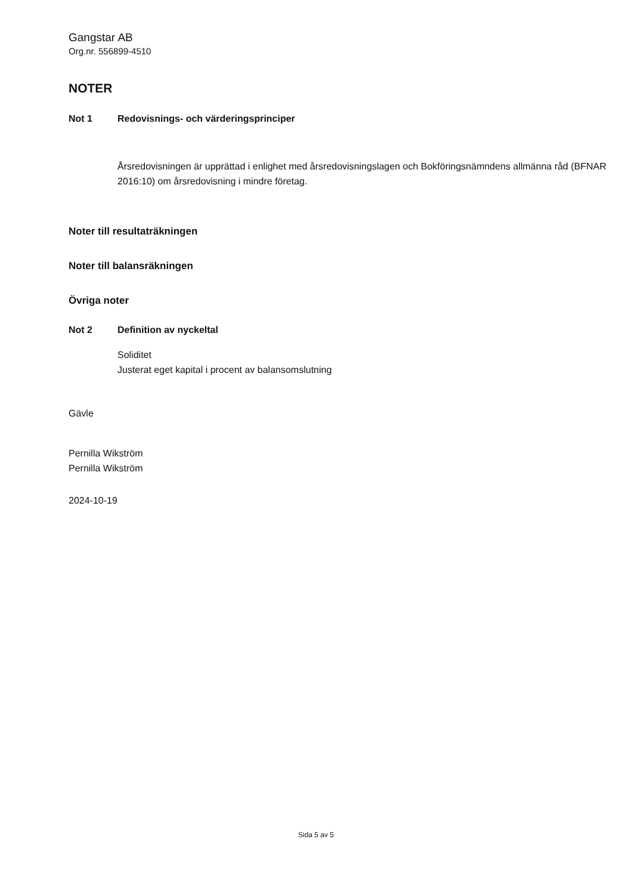Gangstar AB
Org.nr. 556899-4510
NOTER
Not 1 Redovisnings- och värderingsprinciper
Årsredovisningen är upprättad i enlighet med årsredovisningslagen och Bokföringsnämndens allmänna råd (BFNAR 2016:10) om årsredovisning i mindre företag.
Noter till resultaträkningen
Noter till balansräkningen
Övriga noter
Not 2 Definition av nyckeltal
Soliditet
Justerat eget kapital i procent av balansomslutning
Gävle
Pernilla Wikström
Pernilla Wikström
2024-10-19
Sida 5 av 5